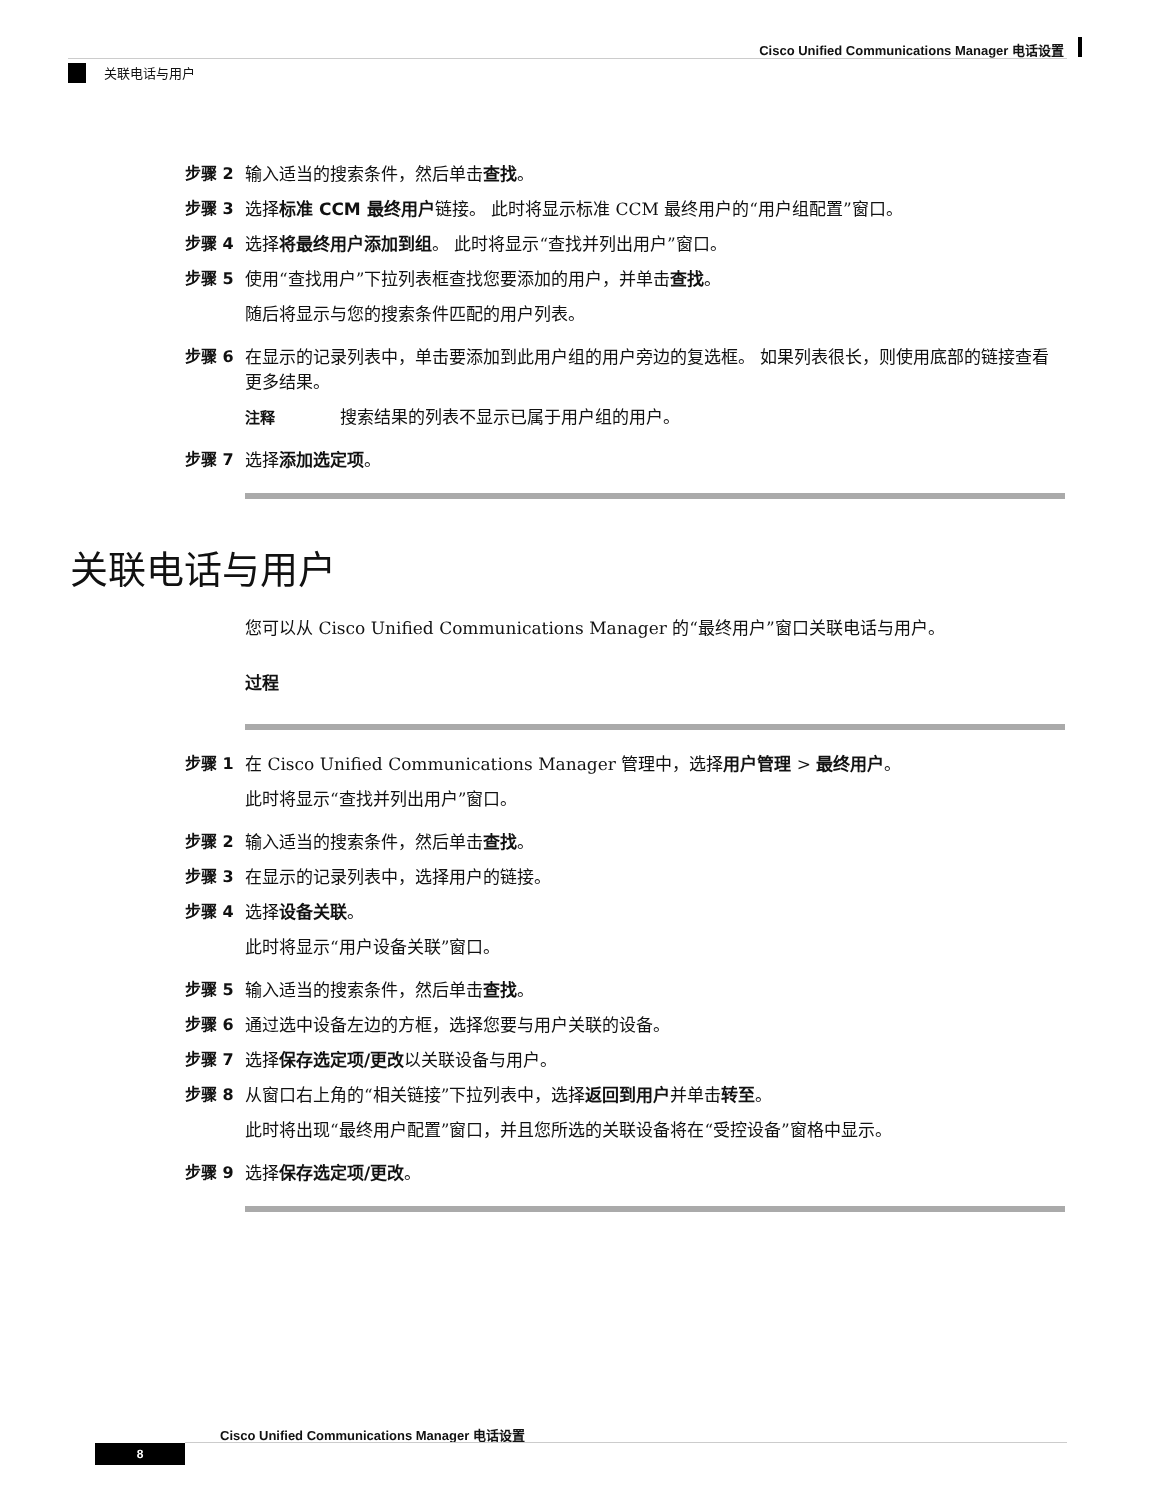Cisco Unified Communications Manager 电话设置
关联电话与用户
步骤 2 输入适当的搜索条件，然后单击查找。
步骤 3 选择标准 CCM 最终用户链接。 此时将显示标准 CCM 最终用户的“用户组配置”窗口。
步骤 4 选择将最终用户添加到组。 此时将显示“查找并列出用户”窗口。
步骤 5 使用“查找用户”下拉列表框查找您要添加的用户，并单击查找。
随后将显示与您的搜索条件匹配的用户列表。
步骤 6 在显示的记录列表中，单击要添加到此用户组的用户旁边的复选框。 如果列表很长，则使用底部的链接查看更多结果。
注释 搜索结果的列表不显示已属于用户组的用户。
步骤 7 选择添加选定项。
关联电话与用户
您可以从 Cisco Unified Communications Manager 的“最终用户”窗口关联电话与用户。
过程
步骤 1 在 Cisco Unified Communications Manager 管理中，选择用户管理 > 最终用户。
此时将显示“查找并列出用户”窗口。
步骤 2 输入适当的搜索条件，然后单击查找。
步骤 3 在显示的记录列表中，选择用户的链接。
步骤 4 选择设备关联。
此时将显示“用户设备关联”窗口。
步骤 5 输入适当的搜索条件，然后单击查找。
步骤 6 通过选中设备左边的方框，选择您要与用户关联的设备。
步骤 7 选择保存选定项/更改以关联设备与用户。
步骤 8 从窗口右上角的“相关链接”下拉列表中，选择返回到用户并单击转至。
此时将出现“最终用户配置”窗口，并且您所选的关联设备将在“受控设备”窗格中显示。
步骤 9 选择保存选定项/更改。
Cisco Unified Communications Manager 电话设置
8